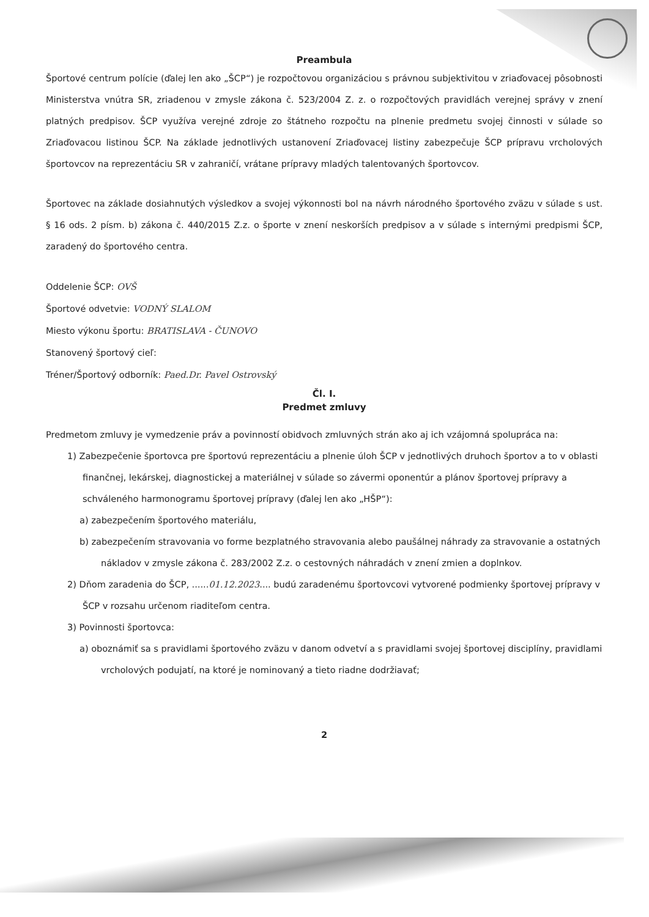Preambula
Športové centrum polície (ďalej len ako „ŠCP“) je rozpočtovou organizáciou s právnou subjektivitou v zriaďovacej pôsobnosti Ministerstva vnútra SR, zriadenou v zmysle zákona č. 523/2004 Z. z. o rozpočtových pravidlách verejnej správy v znení platných predpisov. ŠCP využíva verejné zdroje zo štátneho rozpočtu na plnenie predmetu svojej činnosti v súlade so Zriaďovacou listinou ŠCP. Na základe jednotlivých ustanovení Zriaďovacej listiny zabezpečuje ŠCP prípravu vrcholových športovcov na reprezentáciu SR v zahraničí, vrátane prípravy mladých talentovaných športovcov.
Športovec na základe dosiahnutých výsledkov a svojej výkonnosti bol na návrh národného športového zväzu v súlade s ust. § 16 ods. 2 písm. b) zákona č. 440/2015 Z.z. o športe v znení neskorších predpisov a v súlade s internými predpismi ŠCP, zaradený do športového centra.
Oddelenie ŠCP: OVŠ
Športové odvetvie: VODNÝ SLALOM
Miesto výkonu športu: BRATISLAVA - ČUNOVO
Stanovený športový cieľ:
Tréner/Športový odborník: Paed.Dr. Pavel Ostrovský
Čl. I.
Predmet zmluvy
Predmetom zmluvy je vymedzenie práv a povinností obidvoch zmluvných strán ako aj ich vzájomná spolupráca na:
1) Zabezpečenie športovca pre športovú reprezentáciu a plnenie úloh ŠCP v jednotlivých druhoch športov a to v oblasti finančnej, lekárskej, diagnostickej a materiálnej v súlade so závermi oponentúr a plánov športovej prípravy a schváleného harmonogramu športovej prípravy (ďalej len ako „HŠP“):
a) zabezpečením športového materiálu,
b) zabezpečením stravovania vo forme bezplatného stravovania alebo paušálnej náhrady za stravovanie a ostatných nákladov v zmysle zákona č. 283/2002 Z.z. o cestovných náhradách v znení zmien a doplnkov.
2) Dňom zaradenia do ŠCP, ......01.12.2023.... budú zaradenému športovcovi vytvorené podmienky športovej prípravy v ŠCP v rozsahu určenom riaditeľom centra.
3) Povinnosti športovca:
a) oboznámiť sa s pravidlami športového zväzu v danom odvetví a s pravidlami svojej športovej disciplíny, pravidlami vrcholových podujatí, na ktoré je nominovaný a tieto riadne dodržiavať;
2